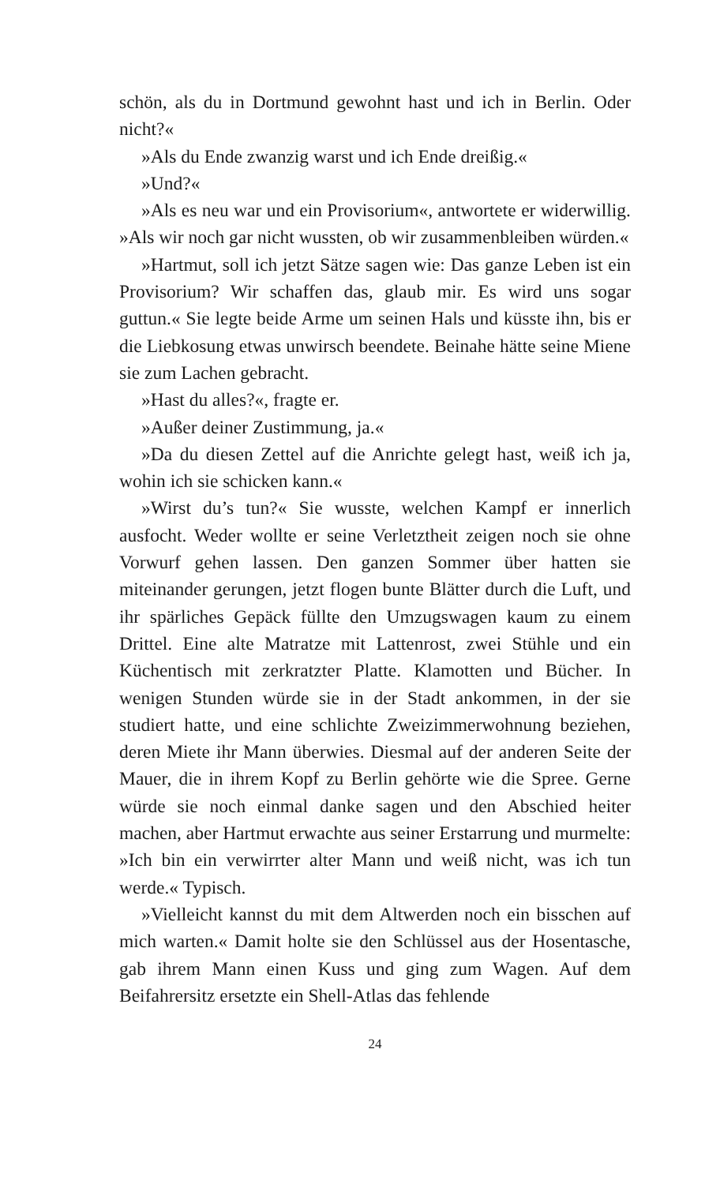schön, als du in Dortmund gewohnt hast und ich in Berlin. Oder nicht?«
»Als du Ende zwanzig warst und ich Ende dreißig.«
»Und?«
»Als es neu war und ein Provisorium«, antwortete er widerwillig. »Als wir noch gar nicht wussten, ob wir zusammenbleiben würden.«
»Hartmut, soll ich jetzt Sätze sagen wie: Das ganze Leben ist ein Provisorium? Wir schaffen das, glaub mir. Es wird uns sogar guttun.« Sie legte beide Arme um seinen Hals und küsste ihn, bis er die Liebkosung etwas unwirsch beendete. Beinahe hätte seine Miene sie zum Lachen gebracht.
»Hast du alles?«, fragte er.
»Außer deiner Zustimmung, ja.«
»Da du diesen Zettel auf die Anrichte gelegt hast, weiß ich ja, wohin ich sie schicken kann.«
»Wirst du’s tun?« Sie wusste, welchen Kampf er innerlich ausfocht. Weder wollte er seine Verletztheit zeigen noch sie ohne Vorwurf gehen lassen. Den ganzen Sommer über hatten sie miteinander gerungen, jetzt flogen bunte Blätter durch die Luft, und ihr spärliches Gepäck füllte den Umzugswagen kaum zu einem Drittel. Eine alte Matratze mit Lattenrost, zwei Stühle und ein Küchentisch mit zerkratzter Platte. Klamotten und Bücher. In wenigen Stunden würde sie in der Stadt ankommen, in der sie studiert hatte, und eine schlichte Zweizimmerwohnung beziehen, deren Miete ihr Mann überwies. Diesmal auf der anderen Seite der Mauer, die in ihrem Kopf zu Berlin gehörte wie die Spree. Gerne würde sie noch einmal danke sagen und den Abschied heiter machen, aber Hartmut erwachte aus seiner Erstarrung und murmelte: »Ich bin ein verwirrter alter Mann und weiß nicht, was ich tun werde.« Typisch.
»Vielleicht kannst du mit dem Altwerden noch ein bisschen auf mich warten.« Damit holte sie den Schlüssel aus der Hosentasche, gab ihrem Mann einen Kuss und ging zum Wagen. Auf dem Beifahrersitz ersetzte ein Shell-Atlas das fehlende
24